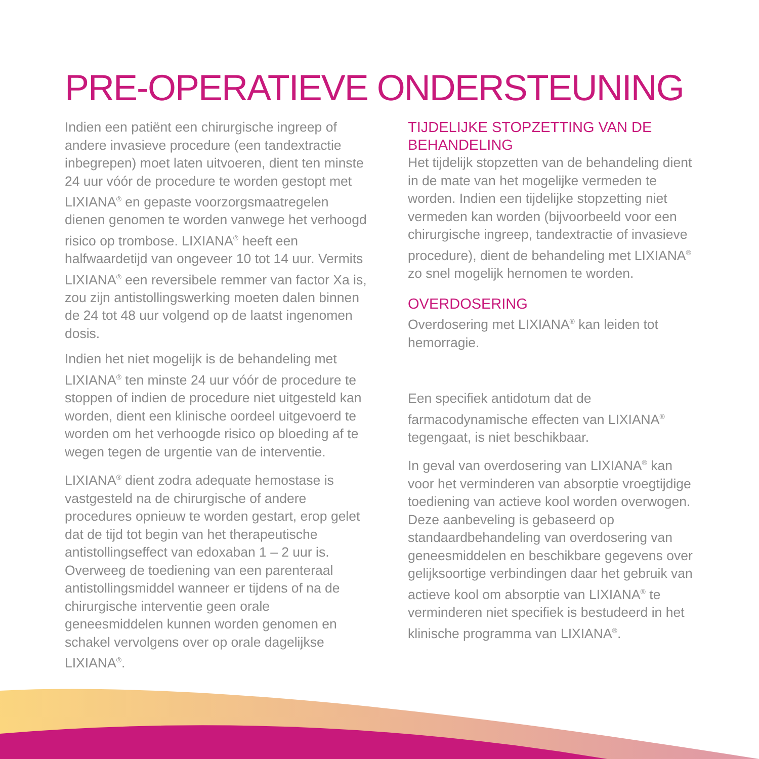PRE-OPERATIEVE ONDERSTEUNING
Indien een patiënt een chirurgische ingreep of andere invasieve procedure (een tandextractie inbegrepen) moet laten uitvoeren, dient ten minste 24 uur vóór de procedure te worden gestopt met LIXIANA<sup>®</sup> en gepaste voorzorgsmaatregelen dienen genomen te worden vanwege het verhoogd risico op trombose. LIXIANA<sup>®</sup> heeft een halfwaardetijd van ongeveer 10 tot 14 uur. Vermits LIXIANA<sup>®</sup> een reversibele remmer van factor Xa is, zou zijn antistollingswerking moeten dalen binnen de 24 tot 48 uur volgend op de laatst ingenomen dosis.
Indien het niet mogelijk is de behandeling met LIXIANA<sup>®</sup> ten minste 24 uur vóór de procedure te stoppen of indien de procedure niet uitgesteld kan worden, dient een klinische oordeel uitgevoerd te worden om het verhoogde risico op bloeding af te wegen tegen de urgentie van de interventie.
LIXIANA<sup>®</sup> dient zodra adequate hemostase is vastgesteld na de chirurgische of andere procedures opnieuw te worden gestart, erop gelet dat de tijd tot begin van het therapeutische antistollingseffect van edoxaban 1 – 2 uur is. Overweeg de toediening van een parenteraal antistollingsmiddel wanneer er tijdens of na de chirurgische interventie geen orale geneesmiddelen kunnen worden genomen en schakel vervolgens over op orale dagelijkse LIXIANA<sup>®</sup>.
TIJDELIJKE STOPZETTING VAN DE BEHANDELING
Het tijdelijk stopzetten van de behandeling dient in de mate van het mogelijke vermeden te worden. Indien een tijdelijke stopzetting niet vermeden kan worden (bijvoorbeeld voor een chirurgische ingreep, tandextractie of invasieve procedure), dient de behandeling met LIXIANA<sup>®</sup> zo snel mogelijk hernomen te worden.
OVERDOSERING
Overdosering met LIXIANA<sup>®</sup> kan leiden tot hemorragie.
Een specifiek antidotum dat de farmacodynamische effecten van LIXIANA<sup>®</sup> tegengaat, is niet beschikbaar.
In geval van overdosering van LIXIANA<sup>®</sup> kan voor het verminderen van absorptie vroegtijdige toediening van actieve kool worden overwogen. Deze aanbeveling is gebaseerd op standaardbehandeling van overdosering van geneesmiddelen en beschikbare gegevens over gelijksoortige verbindingen daar het gebruik van actieve kool om absorptie van LIXIANA<sup>®</sup> te verminderen niet specifiek is bestudeerd in het klinische programma van LIXIANA<sup>®</sup>.